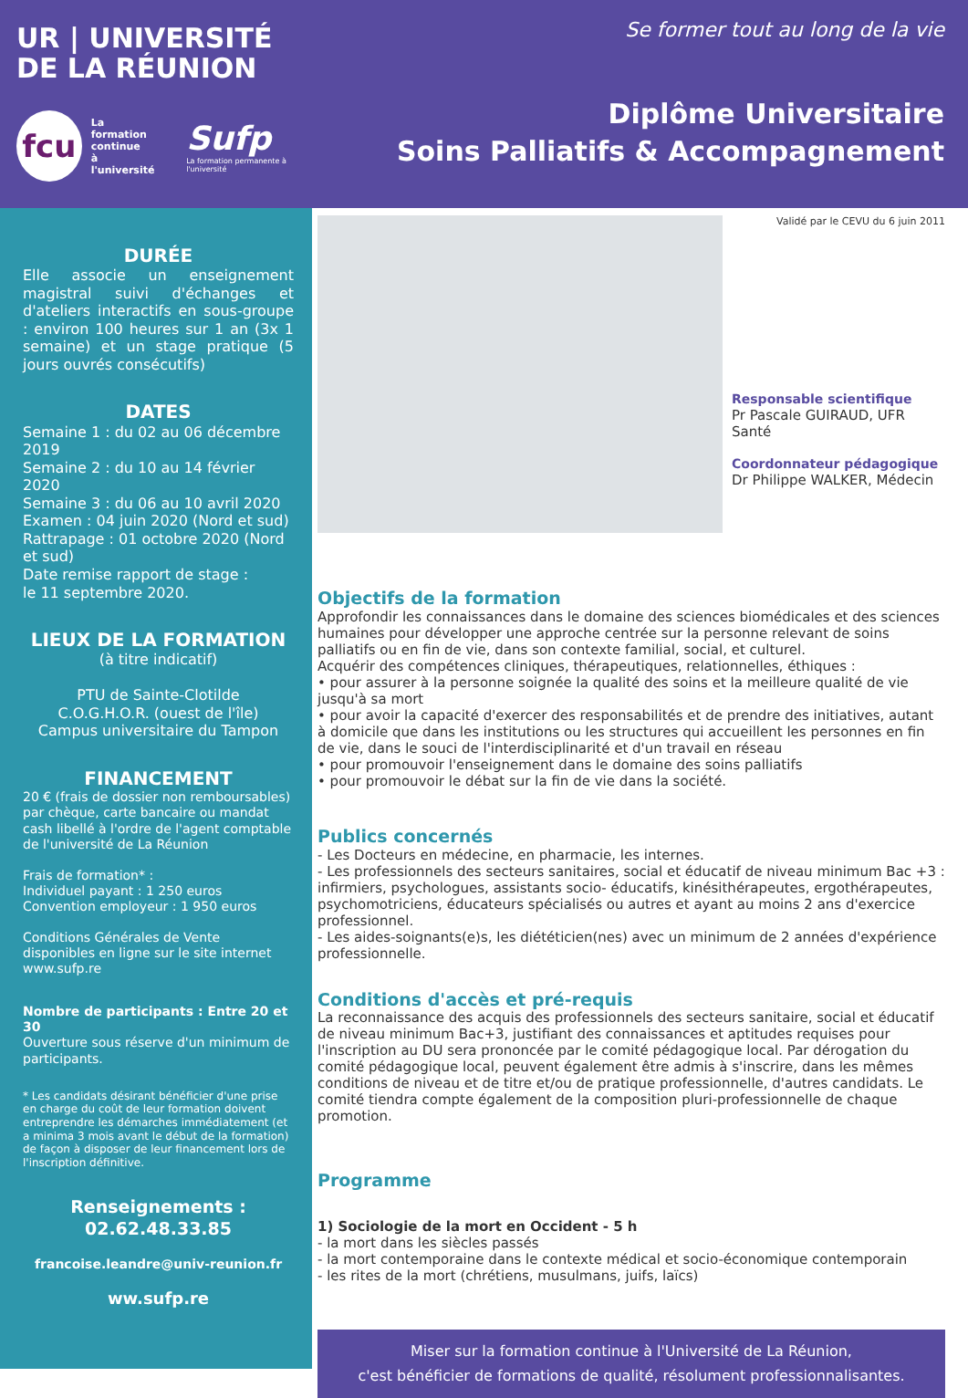UR | UNIVERSITÉ
DE LA RÉUNION
fcu
La formation
continue
à l'université
Sufp
La formation permanente à l'université
Se former tout au long de la vie
Diplôme Universitaire
Soins Palliatifs & Accompagnement
DURÉE
Elle associe un enseignement magistral suivi d'échanges et d'ateliers interactifs en sous-groupe : environ 100 heures sur 1 an (3x 1 semaine) et un stage pratique (5 jours ouvrés consécutifs)
DATES
Semaine 1 : du 02 au 06 décembre 2019
Semaine 2 : du 10 au 14 février 2020
Semaine 3 : du 06 au 10 avril 2020
Examen : 04 juin 2020 (Nord et sud)
Rattrapage : 01 octobre 2020 (Nord et sud)
Date remise rapport de stage :
le 11 septembre 2020.
LIEUX DE LA FORMATION
(à titre indicatif)
PTU de Sainte-Clotilde
C.O.G.H.O.R. (ouest de l'île)
Campus universitaire du Tampon
FINANCEMENT
20 € (frais de dossier non remboursables) par chèque, carte bancaire ou mandat cash libellé à l'ordre de l'agent comptable de l'université de La Réunion
Frais de formation* :
Individuel payant : 1 250 euros
Convention employeur : 1 950 euros
Conditions Générales de Vente disponibles en ligne sur le site internet www.sufp.re
Nombre de participants : Entre 20 et 30
Ouverture sous réserve d'un minimum de participants.
* Les candidats désirant bénéficier d'une prise en charge du coût de leur formation doivent entreprendre les démarches immédiatement (et a minima 3 mois avant le début de la formation) de façon à disposer de leur financement lors de l'inscription définitive.
Renseignements :
02.62.48.33.85
francoise.leandre@univ-reunion.fr
ww.sufp.re
Validé par le CEVU du 6 juin 2011
Responsable scientifique
Pr Pascale GUIRAUD, UFR Santé
Coordonnateur pédagogique
Dr Philippe WALKER, Médecin
Objectifs de la formation
Approfondir les connaissances dans le domaine des sciences biomédicales et des sciences humaines pour développer une approche centrée sur la personne relevant de soins palliatifs ou en fin de vie, dans son contexte familial, social, et culturel.
Acquérir des compétences cliniques, thérapeutiques, relationnelles, éthiques :
• pour assurer à la personne soignée la qualité des soins et la meilleure qualité de vie jusqu'à sa mort
• pour avoir la capacité d'exercer des responsabilités et de prendre des initiatives, autant à domicile que dans les institutions ou les structures qui accueillent les personnes en fin de vie, dans le souci de l'interdisciplinarité et d'un travail en réseau
• pour promouvoir l'enseignement dans le domaine des soins palliatifs
• pour promouvoir le débat sur la fin de vie dans la société.
Publics concernés
- Les Docteurs en médecine, en pharmacie, les internes.
- Les professionnels des secteurs sanitaires, social et éducatif de niveau minimum Bac +3 : infirmiers, psychologues, assistants socio- éducatifs, kinésithérapeutes, ergothérapeutes, psychomotriciens, éducateurs spécialisés ou autres et ayant au moins 2 ans d'exercice professionnel.
- Les aides-soignants(e)s, les diététicien(nes) avec un minimum de 2 années d'expérience professionnelle.
Conditions d'accès et pré-requis
La reconnaissance des acquis des professionnels des secteurs sanitaire, social et éducatif de niveau minimum Bac+3, justifiant des connaissances et aptitudes requises pour l'inscription au DU sera prononcée par le comité pédagogique local. Par dérogation du comité pédagogique local, peuvent également être admis à s'inscrire, dans les mêmes conditions de niveau et de titre et/ou de pratique professionnelle, d'autres candidats. Le comité tiendra compte également de la composition pluri-professionnelle de chaque promotion.
Programme
1) Sociologie de la mort en Occident - 5 h
- la mort dans les siècles passés
- la mort contemporaine dans le contexte médical et socio-économique contemporain
- les rites de la mort (chrétiens, musulmans, juifs, laïcs)
Miser sur la formation continue à l'Université de La Réunion,
c'est bénéficier de formations de qualité, résolument professionnalisantes.